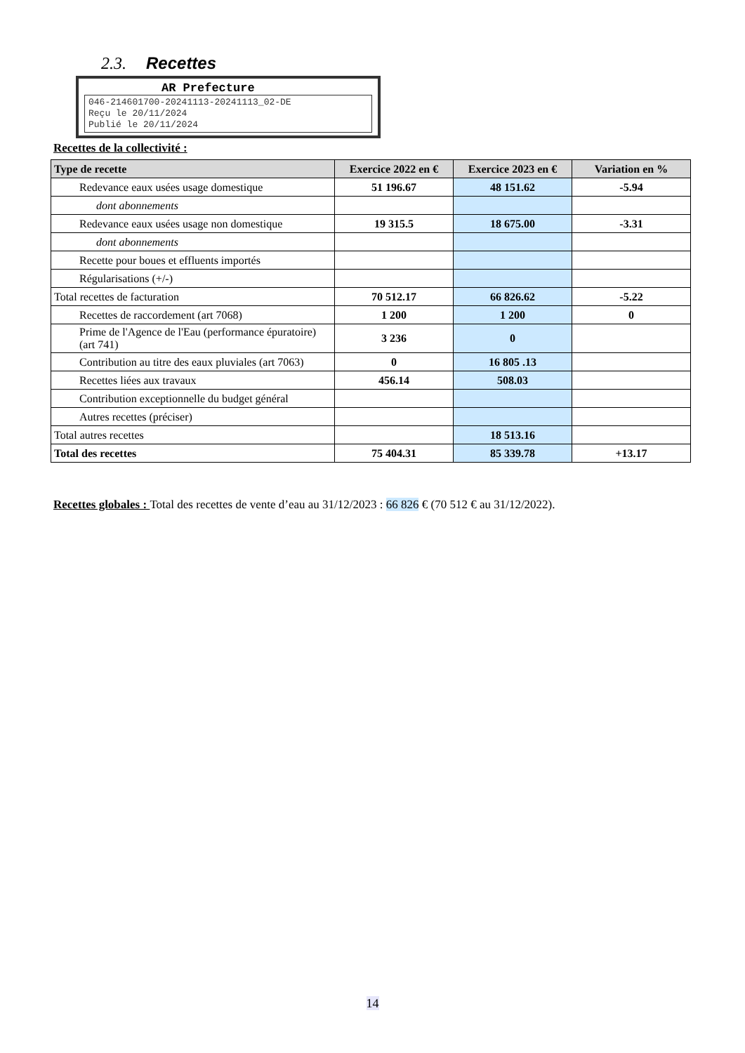2.3. Recettes
AR Prefecture
046-214601700-20241113-20241113_02-DE
Reçu le 20/11/2024
Publié le 20/11/2024
Recettes de la collectivité :
| Type de recette | Exercice 2022 en € | Exercice 2023 en € | Variation en % |
| --- | --- | --- | --- |
| Redevance eaux usées usage domestique | 51 196.67 | 48 151.62 | -5.94 |
| dont abonnements | | | |
| Redevance eaux usées usage non domestique | 19 315.5 | 18 675.00 | -3.31 |
| dont abonnements | | | |
| Recette pour boues et effluents importés | | | |
| Régularisations (+/-) | | | |
| Total recettes de facturation | 70 512.17 | 66 826.62 | -5.22 |
| Recettes de raccordement (art 7068) | 1 200 | 1 200 | 0 |
| Prime de l'Agence de l'Eau (performance épuratoire) (art 741) | 3 236 | 0 | |
| Contribution au titre des eaux pluviales (art 7063) | 0 | 16 805 .13 | |
| Recettes liées aux travaux | 456.14 | 508.03 | |
| Contribution exceptionnelle du budget général | | | |
| Autres recettes (préciser) | | | |
| Total autres recettes | | 18 513.16 | |
| Total des recettes | 75 404.31 | 85 339.78 | +13.17 |
Recettes globales : Total des recettes de vente d’eau au 31/12/2023 : 66 826 € (70 512 € au 31/12/2022).
14